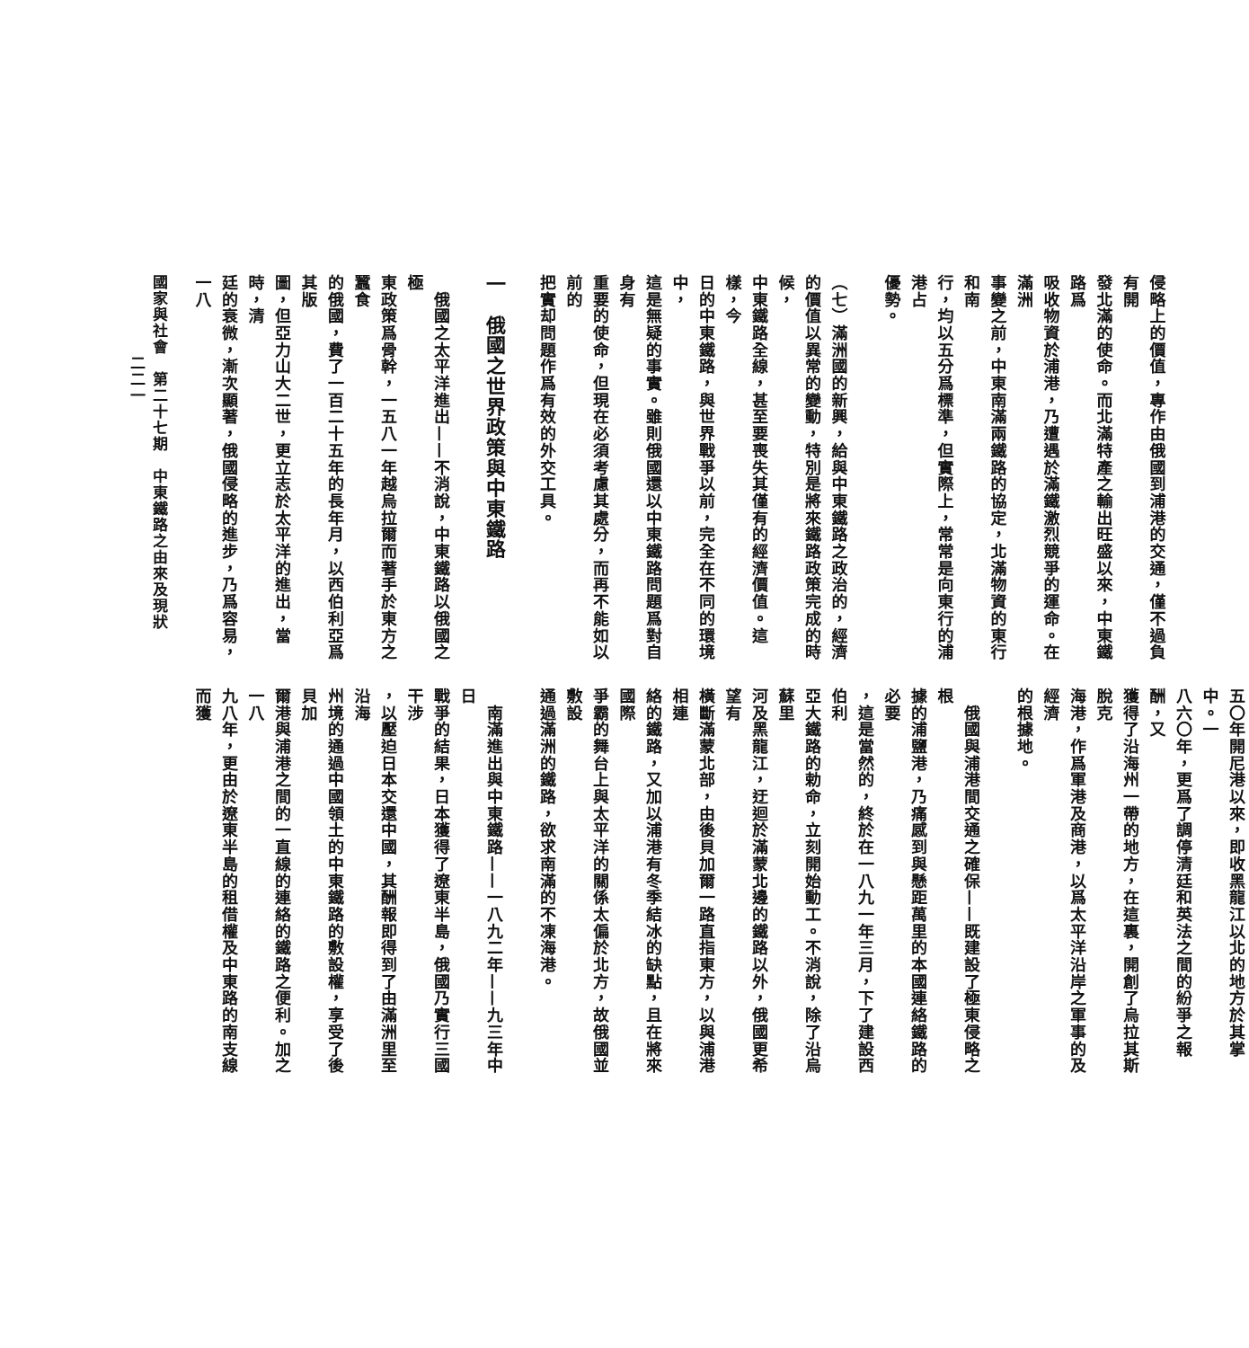侵略上的價值，專作由俄國到浦港的交通，僅不過負有開
發北滿的使命。而北滿特產之輸出旺盛以來，中東鐵路爲
吸收物資於浦港，乃遭遇於滿鐵激烈競爭的運命。在滿洲
事變之前，中東南滿兩鐵路的協定，北滿物資的東行和南
行，均以五分爲標準，但實際上，常常是向東行的浦港占
優勢。
　
（七）滿洲國的新興，給與中東鐵路之政治的，經濟
的價值以異常的變動，特別是將來鐵路政策完成的時候，
中東鐵路全線，甚至要喪失其僅有的經濟價值。這樣，今
日的中東鐵路，與世界戰爭以前，完全在不同的環境中，
這是無疑的事實。雖則俄國還以中東鐵路問題爲對自身有
重要的使命，但現在必須考慮其處分，而再不能如以前的
把實却問題作爲有效的外交工具。
　
一　俄國之世界政策與中東鐵路
　
　俄國之太平洋進出——不消說，中東鐵路以俄國之極
東政策爲骨幹，一五八一年越烏拉爾而著手於東方之蠶食
的俄國，費了一百二十五年的長年月，以西伯利亞爲其版
圖，但亞力山大二世，更立志於太平洋的進出，當時，清
廷的衰微，漸次顯著，俄國侵略的進步，乃爲容易，一八
五〇年開尼港以來，即收黑龍江以北的地方於其掌中。一
八六〇年，更爲了調停清廷和英法之間的紛爭之報酬，又
獲得了沿海州一帶的地方，在這裏，開創了烏拉其斯脫克
海港，作爲軍港及商港，以爲太平洋沿岸之軍事的及經濟
的根據地。
　
　俄國與浦港間交通之確保——既建設了極東侵略之根
據的浦鹽港，乃痛感到與懸距萬里的本國連絡鐵路的必要
，這是當然的，終於在一八九一年三月，下了建設西伯利
亞大鐵路的勅命，立刻開始動工。不消說，除了沿烏蘇里
河及黑龍江，迂迴於滿蒙北邊的鐵路以外，俄國更希望有
橫斷滿蒙北部，由後貝加爾一路直指東方，以與浦港相連
絡的鐵路，又加以浦港有冬季結冰的缺點，且在將來國際
爭霸的舞台上與太平洋的關係太偏於北方，故俄國並敷設
通過滿洲的鐵路，欲求南滿的不凍海港。
　
　南滿進出與中東鐵路——一八九二年——九三年中日
戰爭的結果，日本獲得了遼東半島，俄國乃實行三國干涉
，以壓迫日本交還中國，其酬報即得到了由滿洲里至沿海
州境的通過中國領土的中東鐵路的敷設權，享受了後貝加
爾港與浦港之間的一直線的連絡的鐵路之便利。加之一八
九八年，更由於遼東半島的租借權及中東路的南支線而獲
國家與社會　第二十七期　中東鐵路之由來及現狀
二二一